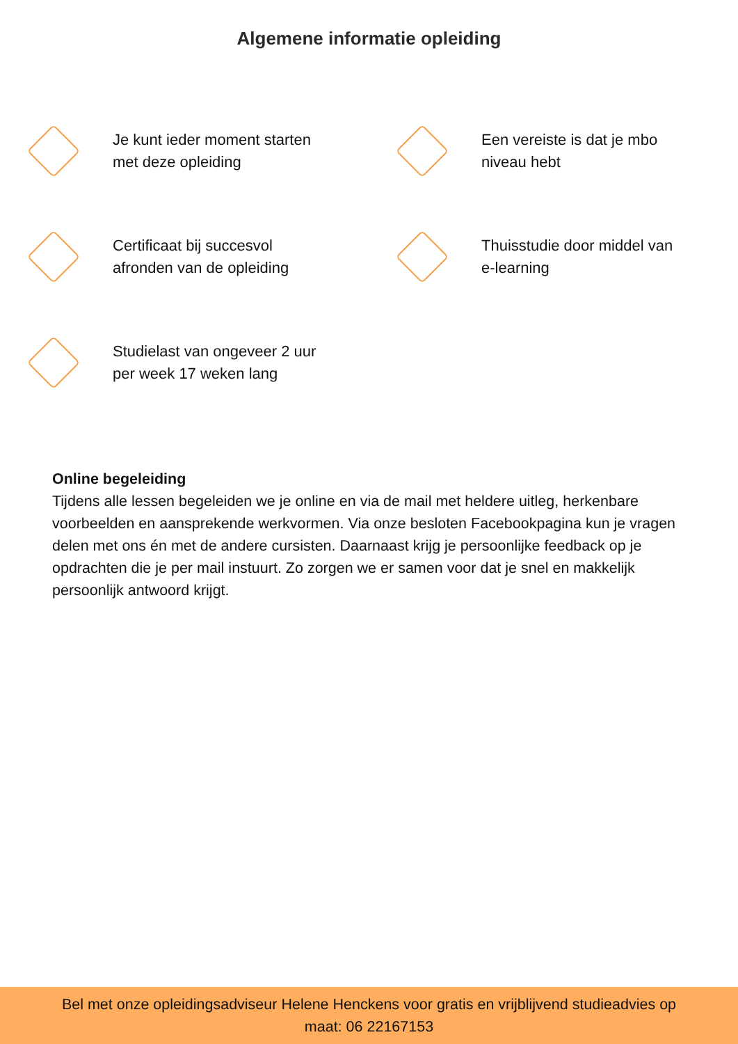Algemene informatie opleiding
Je kunt ieder moment starten
met deze opleiding
Een vereiste is dat je mbo
niveau hebt
Certificaat bij succesvol
afronden van de opleiding
Thuisstudie door middel van
e-learning
Studielast van ongeveer 2 uur
per week 17 weken lang
Online begeleiding
Tijdens alle lessen begeleiden we je online en via de mail met heldere uitleg, herkenbare voorbeelden en aansprekende werkvormen. Via onze besloten Facebookpagina kun je vragen delen met ons én met de andere cursisten. Daarnaast krijg je persoonlijke feedback op je opdrachten die je per mail instuurt. Zo zorgen we er samen voor dat je snel en makkelijk persoonlijk antwoord krijgt.
Bel met onze opleidingsadviseur Helene Henckens voor gratis en vrijblijvend studieadvies op
maat: 06 22167153